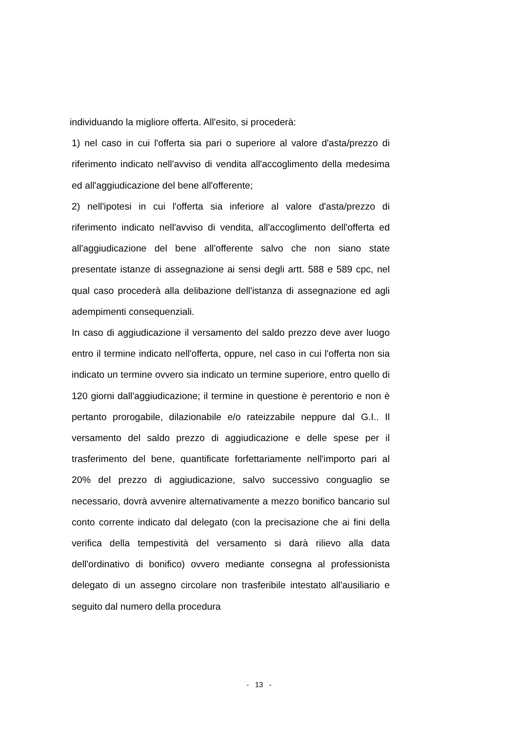individuando la migliore offerta. All'esito, si procederà:
1) nel caso in cui l'offerta sia pari o superiore al valore d'asta/prezzo di riferimento indicato nell'avviso di vendita all'accoglimento della medesima ed all'aggiudicazione del bene all'offerente;
2) nell'ipotesi in cui l'offerta sia inferiore al valore d'asta/prezzo di riferimento indicato nell'avviso di vendita, all'accoglimento dell'offerta ed all'aggiudicazione del bene all'offerente salvo che non siano state presentate istanze di assegnazione ai sensi degli artt. 588 e 589 cpc, nel qual caso procederà alla delibazione dell'istanza di assegnazione ed agli adempimenti consequenziali.
In caso di aggiudicazione il versamento del saldo prezzo deve aver luogo entro il termine indicato nell'offerta, oppure, nel caso in cui l'offerta non sia indicato un termine ovvero sia indicato un termine superiore, entro quello di 120 giorni dall'aggiudicazione; il termine in questione è perentorio e non è pertanto prorogabile, dilazionabile e/o rateizzabile neppure dal G.I.. Il versamento del saldo prezzo di aggiudicazione e delle spese per il trasferimento del bene, quantificate forfettariamente nell'importo pari al 20% del prezzo di aggiudicazione, salvo successivo conguaglio se necessario, dovrà avvenire alternativamente a mezzo bonifico bancario sul conto corrente indicato dal delegato (con la precisazione che ai fini della verifica della tempestività del versamento si darà rilievo alla data dell'ordinativo di bonifico) ovvero mediante consegna al professionista delegato di un assegno circolare non trasferibile intestato all'ausiliario e seguito dal numero della procedura
- 13 -